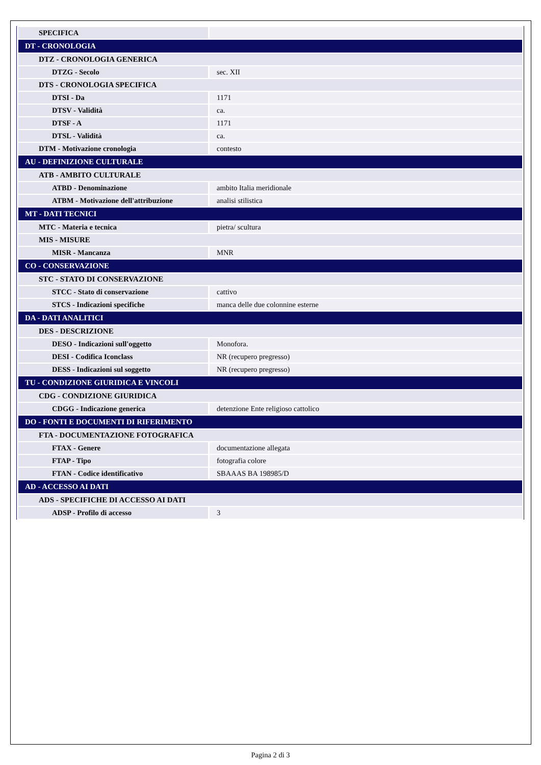| SPECIFICA | |
| DT - CRONOLOGIA | |
| DTZ - CRONOLOGIA GENERICA | |
| DTZG - Secolo | sec. XII |
| DTS - CRONOLOGIA SPECIFICA | |
| DTSI - Da | 1171 |
| DTSV - Validità | ca. |
| DTSF - A | 1171 |
| DTSL - Validità | ca. |
| DTM - Motivazione cronologia | contesto |
| AU - DEFINIZIONE CULTURALE | |
| ATB - AMBITO CULTURALE | |
| ATBD - Denominazione | ambito Italia meridionale |
| ATBM - Motivazione dell'attribuzione | analisi stilistica |
| MT - DATI TECNICI | |
| MTC - Materia e tecnica | pietra/ scultura |
| MIS - MISURE | |
| MISR - Mancanza | MNR |
| CO - CONSERVAZIONE | |
| STC - STATO DI CONSERVAZIONE | |
| STCC - Stato di conservazione | cattivo |
| STCS - Indicazioni specifiche | manca delle due colonnine esterne |
| DA - DATI ANALITICI | |
| DES - DESCRIZIONE | |
| DESO - Indicazioni sull'oggetto | Monofora. |
| DESI - Codifica Iconclass | NR (recupero pregresso) |
| DESS - Indicazioni sul soggetto | NR (recupero pregresso) |
| TU - CONDIZIONE GIURIDICA E VINCOLI | |
| CDG - CONDIZIONE GIURIDICA | |
| CDGG - Indicazione generica | detenzione Ente religioso cattolico |
| DO - FONTI E DOCUMENTI DI RIFERIMENTO | |
| FTA - DOCUMENTAZIONE FOTOGRAFICA | |
| FTAX - Genere | documentazione allegata |
| FTAP - Tipo | fotografia colore |
| FTAN - Codice identificativo | SBAAAS BA 198985/D |
| AD - ACCESSO AI DATI | |
| ADS - SPECIFICHE DI ACCESSO AI DATI | |
| ADSP - Profilo di accesso | 3 |
Pagina 2 di 3